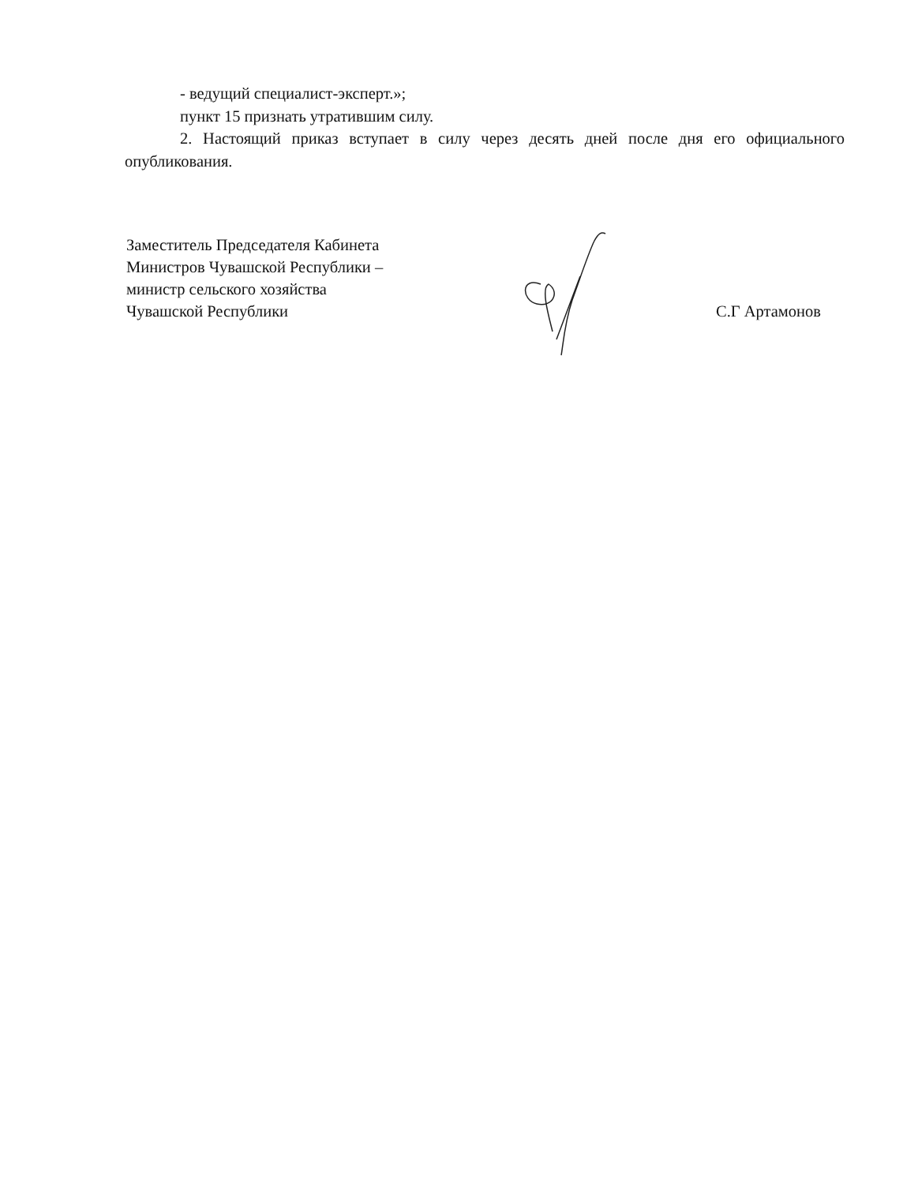- ведущий специалист-эксперт.»;
пункт 15 признать утратившим силу.
2. Настоящий приказ вступает в силу через десять дней после дня его официального опубликования.
Заместитель Председателя Кабинета
Министров Чувашской Республики –
министр сельского хозяйства
Чувашской Республики
С.Г Артамонов